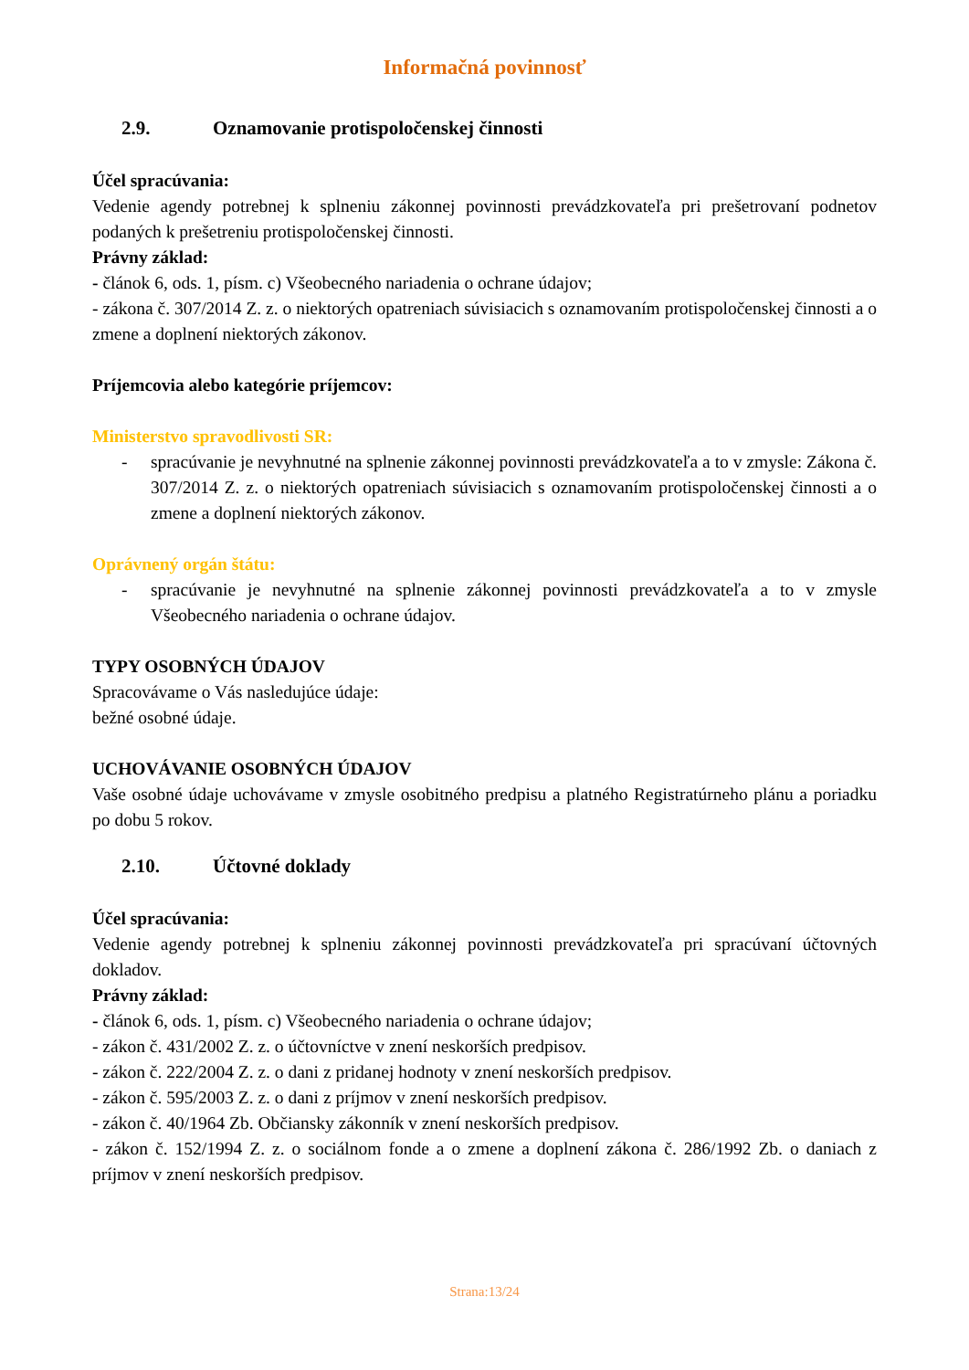Informačná povinnosť
2.9. Oznamovanie protispoločenskej činnosti
Účel spracúvania:
Vedenie agendy potrebnej k splneniu zákonnej povinnosti prevádzkovateľa pri prešetrovaní podnetov podaných k prešetreniu protispoločenskej činnosti.
Právny základ:
- článok 6, ods. 1, písm. c) Všeobecného nariadenia o ochrane údajov;
- zákona č. 307/2014 Z. z. o niektorých opatreniach súvisiacich s oznamovaním protispoločenskej činnosti a o zmene a doplnení niektorých zákonov.
Príjemcovia alebo kategórie príjemcov:
Ministerstvo spravodlivosti SR:
- spracúvanie je nevyhnutné na splnenie zákonnej povinnosti prevádzkovateľa a to v zmysle: Zákona č. 307/2014 Z. z. o niektorých opatreniach súvisiacich s oznamovaním protispoločenskej činnosti a o zmene a doplnení niektorých zákonov.
Oprávnený orgán štátu:
- spracúvanie je nevyhnutné na splnenie zákonnej povinnosti prevádzkovateľa a to v zmysle Všeobecného nariadenia o ochrane údajov.
TYPY OSOBNÝCH ÚDAJOV
Spracovávame o Vás nasledujúce údaje:
bežné osobné údaje.
UCHOVÁVANIE OSOBNÝCH ÚDAJOV
Vaše osobné údaje uchovávame v zmysle osobitného predpisu a platného Registratúrneho plánu a poriadku po dobu 5 rokov.
2.10. Účtovné doklady
Účel spracúvania:
Vedenie agendy potrebnej k splneniu zákonnej povinnosti prevádzkovateľa pri spracúvaní účtovných dokladov.
Právny základ:
- článok 6, ods. 1, písm. c) Všeobecného nariadenia o ochrane údajov;
- zákon č. 431/2002 Z. z. o účtovníctve v znení neskorších predpisov.
- zákon č. 222/2004 Z. z. o dani z pridanej hodnoty v znení neskorších predpisov.
- zákon č. 595/2003 Z. z. o dani z príjmov v znení neskorších predpisov.
- zákon č. 40/1964 Zb. Občiansky zákonník v znení neskorších predpisov.
- zákon č. 152/1994 Z. z. o sociálnom fonde a o zmene a doplnení zákona č. 286/1992 Zb. o daniach z príjmov v znení neskorších predpisov.
Strana:13/24